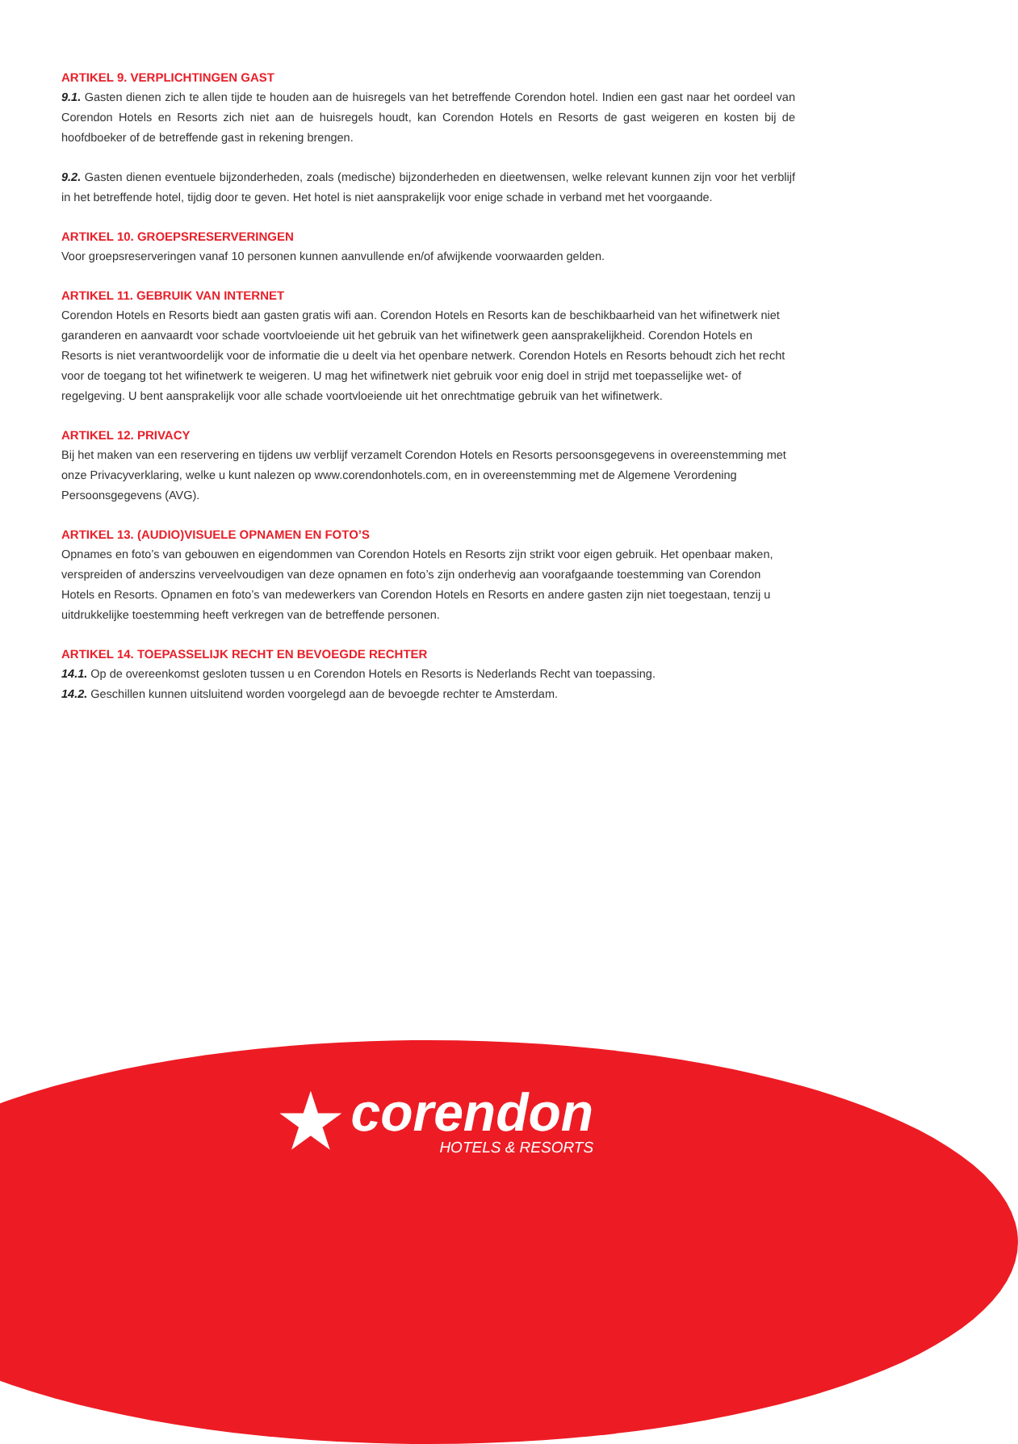ARTIKEL 9. VERPLICHTINGEN GAST
9.1. Gasten dienen zich te allen tijde te houden aan de huisregels van het betreffende Corendon hotel. Indien een gast naar het oordeel van Corendon Hotels en Resorts zich niet aan de huisregels houdt, kan Corendon Hotels en Resorts de gast weigeren en kosten bij de hoofdboeker of de betreffende gast in rekening brengen.
9.2. Gasten dienen eventuele bijzonderheden, zoals (medische) bijzonderheden en dieetwensen, welke relevant kunnen zijn voor het verblijf in het betreffende hotel, tijdig door te geven. Het hotel is niet aansprakelijk voor enige schade in verband met het voorgaande.
ARTIKEL 10. GROEPSRESERVERINGEN
Voor groepsreserveringen vanaf 10 personen kunnen aanvullende en/of afwijkende voorwaarden gelden.
ARTIKEL 11. GEBRUIK VAN INTERNET
Corendon Hotels en Resorts biedt aan gasten gratis wifi aan. Corendon Hotels en Resorts kan de beschikbaarheid van het wifinetwerk niet garanderen en aanvaardt voor schade voortvloeiende uit het gebruik van het wifinetwerk geen aansprakelijkheid. Corendon Hotels en Resorts is niet verantwoordelijk voor de informatie die u deelt via het openbare netwerk. Corendon Hotels en Resorts behoudt zich het recht voor de toegang tot het wifinetwerk te weigeren. U mag het wifinetwerk niet gebruik voor enig doel in strijd met toepasselijke wet- of regelgeving. U bent aansprakelijk voor alle schade voortvloeiende uit het onrechtmatige gebruik van het wifinetwerk.
ARTIKEL 12. PRIVACY
Bij het maken van een reservering en tijdens uw verblijf verzamelt Corendon Hotels en Resorts persoonsgegevens in overeenstemming met onze Privacyverklaring, welke u kunt nalezen op www.corendonhotels.com, en in overeenstemming met de Algemene Verordening Persoonsgegevens (AVG).
ARTIKEL 13. (AUDIO)VISUELE OPNAMEN EN FOTO’S
Opnames en foto’s van gebouwen en eigendommen van Corendon Hotels en Resorts zijn strikt voor eigen gebruik. Het openbaar maken, verspreiden of anderszins verveelvoudigen van deze opnamen en foto’s zijn onderhevig aan voorafgaande toestemming van Corendon Hotels en Resorts. Opnamen en foto’s van medewerkers van Corendon Hotels en Resorts en andere gasten zijn niet toegestaan, tenzij u uitdrukkelijke toestemming heeft verkregen van de betreffende personen.
ARTIKEL 14. TOEPASSELIJK RECHT EN BEVOEGDE RECHTER
14.1. Op de overeenkomst gesloten tussen u en Corendon Hotels en Resorts is Nederlands Recht van toepassing.
14.2. Geschillen kunnen uitsluitend worden voorgelegd aan de bevoegde rechter te Amsterdam.
★
corendon
HOTELS & RESORTS